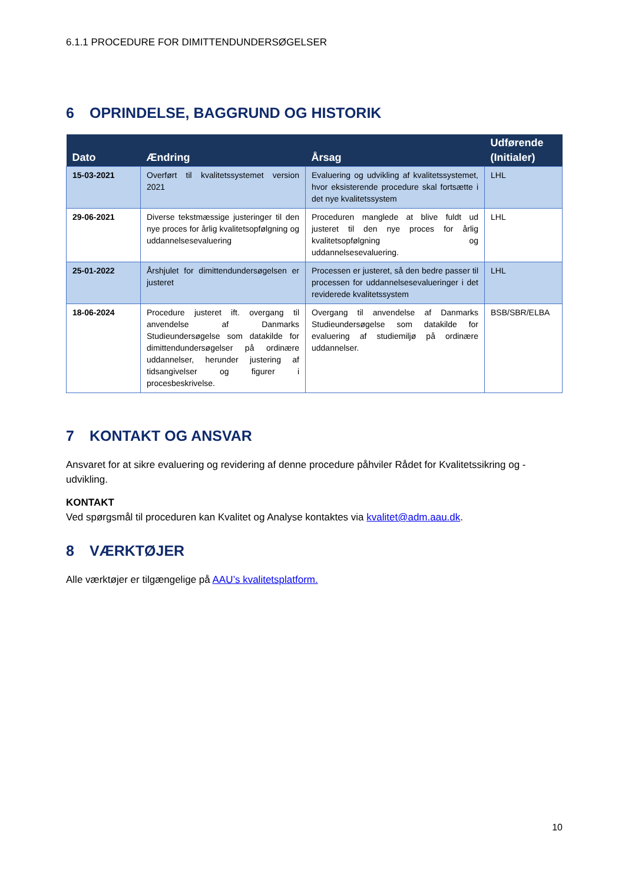6.1.1 PROCEDURE FOR DIMITTENDUNDERSØGELSER
6 OPRINDELSE, BAGGRUND OG HISTORIK
| Dato | Ændring | Årsag | Udførende (Initialer) |
| --- | --- | --- | --- |
| 15-03-2021 | Overført til kvalitetssystemet version 2021 | Evaluering og udvikling af kvalitetssystemet, hvor eksisterende procedure skal fortsætte i det nye kvalitetssystem | LHL |
| 29-06-2021 | Diverse tekstmæssige justeringer til den nye proces for årlig kvalitetsopfølgning og uddannelsesevaluering | Proceduren manglede at blive fuldt ud justeret til den nye proces for årlig kvalitetsopfølgning og uddannelsesevaluering. | LHL |
| 25-01-2022 | Årshjulet for dimittendundersøgelsen er justeret | Processen er justeret, så den bedre passer til processen for uddannelsesevalueringer i det reviderede kvalitetssystem | LHL |
| 18-06-2024 | Procedure justeret ift. overgang til anvendelse af Danmarks Studieundersøgelse som datakilde for dimittendundersøgelser på ordinære uddannelser, herunder justering af tidsangivelser og figurer i procesbeskrivelse. | Overgang til anvendelse af Danmarks Studieundersøgelse som datakilde for evaluering af studiemiljø på ordinære uddannelser. | BSB/SBR/ELBA |
7 KONTAKT OG ANSVAR
Ansvaret for at sikre evaluering og revidering af denne procedure påhviler Rådet for Kvalitetssikring og -udvikling.
KONTAKT
Ved spørgsmål til proceduren kan Kvalitet og Analyse kontaktes via kvalitet@adm.aau.dk.
8 VÆRKTØJER
Alle værktøjer er tilgængelige på AAU’s kvalitetsplatform.
10